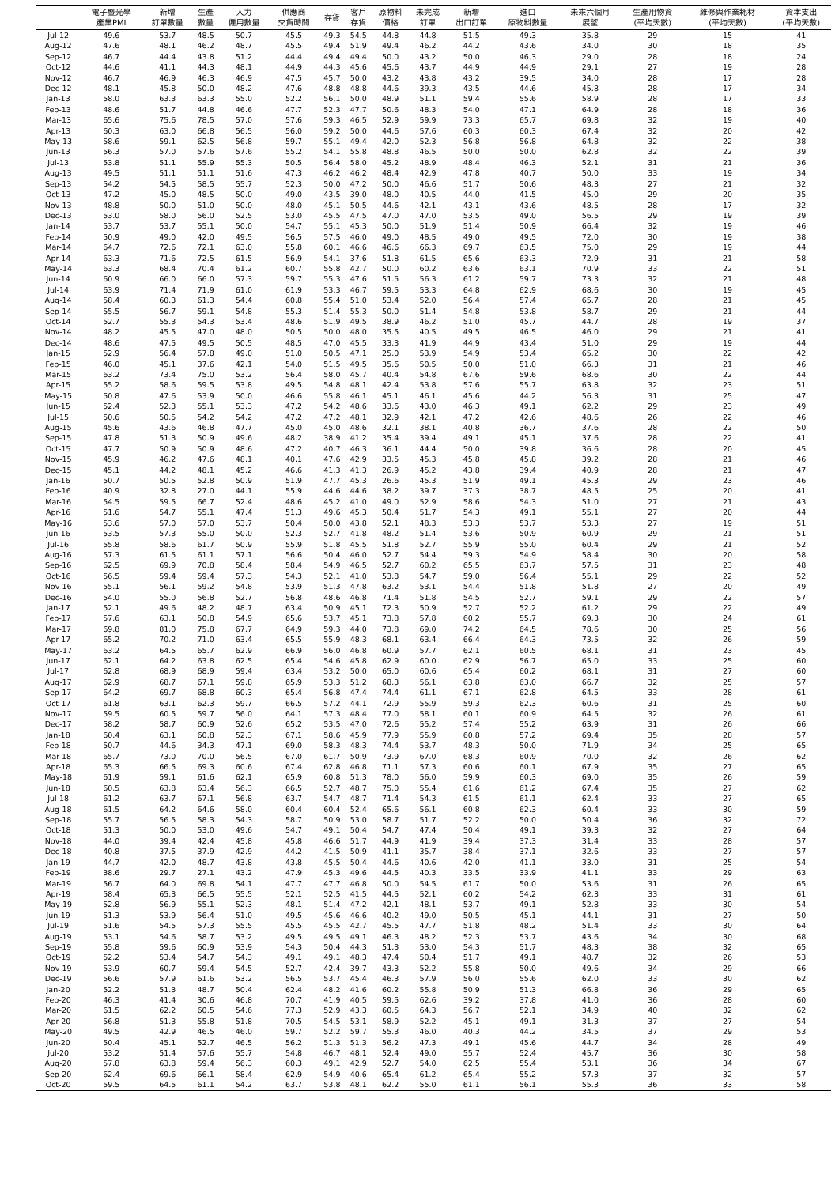| | 電子暨光學 產業PMI | 新增 訂單數量 | 生產 數量 | 人力 僱用數量 | 供應商 交貨時間 | 存貨 | 客戶 存貨 | 原物料 價格 | 未完成 訂單 | 新增 出口訂單 | 進口 原物料數量 | 未來六個月 展望 | 生產用物資 (平均天數) | 維修與作業耗材 (平均天數) | 資本支出 (平均天數) |
| --- | --- | --- | --- | --- | --- | --- | --- | --- | --- | --- | --- | --- | --- | --- | --- |
| Jul-12 | 49.6 | 53.7 | 48.5 | 50.7 | 45.5 | 49.3 | 54.5 | 44.8 | 44.8 | 51.5 | 49.3 | 35.8 | 29 | 15 | 41 |
| Aug-12 | 47.6 | 48.1 | 46.2 | 48.7 | 45.5 | 49.4 | 51.9 | 49.4 | 46.2 | 44.2 | 43.6 | 34.0 | 30 | 18 | 35 |
| Sep-12 | 46.7 | 44.4 | 43.8 | 51.2 | 44.4 | 49.4 | 49.4 | 50.0 | 43.2 | 50.0 | 46.3 | 29.0 | 28 | 18 | 24 |
| Oct-12 | 44.6 | 41.1 | 44.3 | 48.1 | 44.9 | 44.3 | 45.6 | 45.6 | 43.7 | 44.9 | 44.9 | 29.1 | 27 | 19 | 28 |
| Nov-12 | 46.7 | 46.9 | 46.3 | 46.9 | 47.5 | 45.7 | 50.0 | 43.2 | 43.8 | 43.2 | 39.5 | 34.0 | 28 | 17 | 28 |
| Dec-12 | 48.1 | 45.8 | 50.0 | 48.2 | 47.6 | 48.8 | 48.8 | 44.6 | 39.3 | 43.5 | 44.6 | 45.8 | 28 | 17 | 34 |
| Jan-13 | 58.0 | 63.3 | 63.3 | 55.0 | 52.2 | 56.1 | 50.0 | 48.9 | 51.1 | 59.4 | 55.6 | 58.9 | 28 | 17 | 33 |
| Feb-13 | 48.6 | 51.7 | 44.8 | 46.6 | 47.7 | 52.3 | 47.7 | 50.6 | 48.3 | 54.0 | 47.1 | 64.9 | 28 | 18 | 36 |
| Mar-13 | 65.6 | 75.6 | 78.5 | 57.0 | 57.6 | 59.3 | 46.5 | 52.9 | 59.9 | 73.3 | 65.7 | 69.8 | 32 | 19 | 40 |
| Apr-13 | 60.3 | 63.0 | 66.8 | 56.5 | 56.0 | 59.2 | 50.0 | 44.6 | 57.6 | 60.3 | 60.3 | 67.4 | 32 | 20 | 42 |
| May-13 | 58.6 | 59.1 | 62.5 | 56.8 | 59.7 | 55.1 | 49.4 | 42.0 | 52.3 | 56.8 | 56.8 | 64.8 | 32 | 22 | 38 |
| Jun-13 | 56.3 | 57.0 | 57.6 | 57.6 | 55.2 | 54.1 | 55.8 | 48.8 | 46.5 | 50.0 | 50.0 | 62.8 | 32 | 22 | 39 |
| Jul-13 | 53.8 | 51.1 | 55.9 | 55.3 | 50.5 | 56.4 | 58.0 | 45.2 | 48.9 | 48.4 | 46.3 | 52.1 | 31 | 21 | 36 |
| Aug-13 | 49.5 | 51.1 | 51.1 | 51.6 | 47.3 | 46.2 | 46.2 | 48.4 | 42.9 | 47.8 | 40.7 | 50.0 | 33 | 19 | 34 |
| Sep-13 | 54.2 | 54.5 | 58.5 | 55.7 | 52.3 | 50.0 | 47.2 | 50.0 | 46.6 | 51.7 | 50.6 | 48.3 | 27 | 21 | 32 |
| Oct-13 | 47.2 | 45.0 | 48.5 | 50.0 | 49.0 | 43.5 | 39.0 | 48.0 | 40.5 | 44.0 | 41.5 | 45.0 | 29 | 20 | 35 |
| Nov-13 | 48.8 | 50.0 | 51.0 | 50.0 | 48.0 | 45.1 | 50.5 | 44.6 | 42.1 | 43.1 | 43.6 | 48.5 | 28 | 17 | 32 |
| Dec-13 | 53.0 | 58.0 | 56.0 | 52.5 | 53.0 | 45.5 | 47.5 | 47.0 | 47.0 | 53.5 | 49.0 | 56.5 | 29 | 19 | 39 |
| Jan-14 | 53.7 | 53.7 | 55.1 | 50.0 | 54.7 | 55.1 | 45.3 | 50.0 | 51.9 | 51.4 | 50.9 | 66.4 | 32 | 19 | 46 |
| Feb-14 | 50.9 | 49.0 | 42.0 | 49.5 | 56.5 | 57.5 | 46.0 | 49.0 | 48.5 | 49.0 | 49.5 | 72.0 | 30 | 19 | 38 |
| Mar-14 | 64.7 | 72.6 | 72.1 | 63.0 | 55.8 | 60.1 | 46.6 | 46.6 | 66.3 | 69.7 | 63.5 | 75.0 | 29 | 19 | 44 |
| Apr-14 | 63.3 | 71.6 | 72.5 | 61.5 | 56.9 | 54.1 | 37.6 | 51.8 | 61.5 | 65.6 | 63.3 | 72.9 | 31 | 21 | 58 |
| May-14 | 63.3 | 68.4 | 70.4 | 61.2 | 60.7 | 55.8 | 42.7 | 50.0 | 60.2 | 63.6 | 63.1 | 70.9 | 33 | 22 | 51 |
| Jun-14 | 60.9 | 66.0 | 66.0 | 57.3 | 59.7 | 55.3 | 47.6 | 51.5 | 56.3 | 61.2 | 59.7 | 73.3 | 32 | 21 | 48 |
| Jul-14 | 63.9 | 71.4 | 71.9 | 61.0 | 61.9 | 53.3 | 46.7 | 59.5 | 53.3 | 64.8 | 62.9 | 68.6 | 30 | 19 | 45 |
| Aug-14 | 58.4 | 60.3 | 61.3 | 54.4 | 60.8 | 55.4 | 51.0 | 53.4 | 52.0 | 56.4 | 57.4 | 65.7 | 28 | 21 | 45 |
| Sep-14 | 55.5 | 56.7 | 59.1 | 54.8 | 55.3 | 51.4 | 55.3 | 50.0 | 51.4 | 54.8 | 53.8 | 58.7 | 29 | 21 | 44 |
| Oct-14 | 52.7 | 55.3 | 54.3 | 53.4 | 48.6 | 51.9 | 49.5 | 38.9 | 46.2 | 51.0 | 45.7 | 44.7 | 28 | 19 | 37 |
| Nov-14 | 48.2 | 45.5 | 47.0 | 48.0 | 50.5 | 50.0 | 48.0 | 35.5 | 40.5 | 49.5 | 46.5 | 46.0 | 29 | 21 | 41 |
| Dec-14 | 48.6 | 47.5 | 49.5 | 50.5 | 48.5 | 47.0 | 45.5 | 33.3 | 41.9 | 44.9 | 43.4 | 51.0 | 29 | 19 | 44 |
| Jan-15 | 52.9 | 56.4 | 57.8 | 49.0 | 51.0 | 50.5 | 47.1 | 25.0 | 53.9 | 54.9 | 53.4 | 65.2 | 30 | 22 | 42 |
| Feb-15 | 46.0 | 45.1 | 37.6 | 42.1 | 54.0 | 51.5 | 49.5 | 35.6 | 50.5 | 50.0 | 51.0 | 66.3 | 31 | 21 | 46 |
| Mar-15 | 63.2 | 73.4 | 75.0 | 53.2 | 56.4 | 58.0 | 45.7 | 40.4 | 54.8 | 67.6 | 59.6 | 68.6 | 30 | 22 | 44 |
| Apr-15 | 55.2 | 58.6 | 59.5 | 53.8 | 49.5 | 54.8 | 48.1 | 42.4 | 53.8 | 57.6 | 55.7 | 63.8 | 32 | 23 | 51 |
| May-15 | 50.8 | 47.6 | 53.9 | 50.0 | 46.6 | 55.8 | 46.1 | 45.1 | 46.1 | 45.6 | 44.2 | 56.3 | 31 | 25 | 47 |
| Jun-15 | 52.4 | 52.3 | 55.1 | 53.3 | 47.2 | 54.2 | 48.6 | 33.6 | 43.0 | 46.3 | 49.1 | 62.2 | 29 | 23 | 49 |
| Jul-15 | 50.6 | 50.5 | 54.2 | 54.2 | 47.2 | 47.2 | 48.1 | 32.9 | 42.1 | 47.2 | 42.6 | 48.6 | 26 | 22 | 46 |
| Aug-15 | 45.6 | 43.6 | 46.8 | 47.7 | 45.0 | 45.0 | 48.6 | 32.1 | 38.1 | 40.8 | 36.7 | 37.6 | 28 | 22 | 50 |
| Sep-15 | 47.8 | 51.3 | 50.9 | 49.6 | 48.2 | 38.9 | 41.2 | 35.4 | 39.4 | 49.1 | 45.1 | 37.6 | 28 | 22 | 41 |
| Oct-15 | 47.7 | 50.9 | 50.9 | 48.6 | 47.2 | 40.7 | 46.3 | 36.1 | 44.4 | 50.0 | 39.8 | 36.6 | 28 | 20 | 45 |
| Nov-15 | 45.9 | 46.2 | 47.6 | 48.1 | 40.1 | 47.6 | 42.9 | 33.5 | 45.3 | 45.8 | 45.8 | 39.2 | 28 | 21 | 46 |
| Dec-15 | 45.1 | 44.2 | 48.1 | 45.2 | 46.6 | 41.3 | 41.3 | 26.9 | 45.2 | 43.8 | 39.4 | 40.9 | 28 | 21 | 47 |
| Jan-16 | 50.7 | 50.5 | 52.8 | 50.9 | 51.9 | 47.7 | 45.3 | 26.6 | 45.3 | 51.9 | 49.1 | 45.3 | 29 | 23 | 46 |
| Feb-16 | 40.9 | 32.8 | 27.0 | 44.1 | 55.9 | 44.6 | 44.6 | 38.2 | 39.7 | 37.3 | 38.7 | 48.5 | 25 | 20 | 41 |
| Mar-16 | 54.5 | 59.5 | 66.7 | 52.4 | 48.6 | 45.2 | 41.0 | 49.0 | 52.9 | 58.6 | 54.3 | 51.0 | 27 | 21 | 43 |
| Apr-16 | 51.6 | 54.7 | 55.1 | 47.4 | 51.3 | 49.6 | 45.3 | 50.4 | 51.7 | 54.3 | 49.1 | 55.1 | 27 | 20 | 44 |
| May-16 | 53.6 | 57.0 | 57.0 | 53.7 | 50.4 | 50.0 | 43.8 | 52.1 | 48.3 | 53.3 | 53.7 | 53.3 | 27 | 19 | 51 |
| Jun-16 | 53.5 | 57.3 | 55.0 | 50.0 | 52.3 | 52.7 | 41.8 | 48.2 | 51.4 | 53.6 | 50.9 | 60.9 | 29 | 21 | 51 |
| Jul-16 | 55.8 | 58.6 | 61.7 | 50.9 | 55.9 | 51.8 | 45.5 | 51.8 | 52.7 | 55.9 | 55.0 | 60.4 | 29 | 21 | 52 |
| Aug-16 | 57.3 | 61.5 | 61.1 | 57.1 | 56.6 | 50.4 | 46.0 | 52.7 | 54.4 | 59.3 | 54.9 | 58.4 | 30 | 20 | 58 |
| Sep-16 | 62.5 | 69.9 | 70.8 | 58.4 | 58.4 | 54.9 | 46.5 | 52.7 | 60.2 | 65.5 | 63.7 | 57.5 | 31 | 23 | 48 |
| Oct-16 | 56.5 | 59.4 | 59.4 | 57.3 | 54.3 | 52.1 | 41.0 | 53.8 | 54.7 | 59.0 | 56.4 | 55.1 | 29 | 22 | 52 |
| Nov-16 | 55.1 | 56.1 | 59.2 | 54.8 | 53.9 | 51.3 | 47.8 | 63.2 | 53.1 | 54.4 | 51.8 | 51.8 | 27 | 20 | 49 |
| Dec-16 | 54.0 | 55.0 | 56.8 | 52.7 | 56.8 | 48.6 | 46.8 | 71.4 | 51.8 | 54.5 | 52.7 | 59.1 | 29 | 22 | 57 |
| Jan-17 | 52.1 | 49.6 | 48.2 | 48.7 | 63.4 | 50.9 | 45.1 | 72.3 | 50.9 | 52.7 | 52.2 | 61.2 | 29 | 22 | 49 |
| Feb-17 | 57.6 | 63.1 | 50.8 | 54.9 | 65.6 | 53.7 | 45.1 | 73.8 | 57.8 | 60.2 | 55.7 | 69.3 | 30 | 24 | 61 |
| Mar-17 | 69.8 | 81.0 | 75.8 | 67.7 | 64.9 | 59.3 | 44.0 | 73.8 | 69.0 | 74.2 | 64.5 | 78.6 | 30 | 25 | 56 |
| Apr-17 | 65.2 | 70.2 | 71.0 | 63.4 | 65.5 | 55.9 | 48.3 | 68.1 | 63.4 | 66.4 | 64.3 | 73.5 | 32 | 26 | 59 |
| May-17 | 63.2 | 64.5 | 65.7 | 62.9 | 66.9 | 56.0 | 46.8 | 60.9 | 57.7 | 62.1 | 60.5 | 68.1 | 31 | 23 | 45 |
| Jun-17 | 62.1 | 64.2 | 63.8 | 62.5 | 65.4 | 54.6 | 45.8 | 62.9 | 60.0 | 62.9 | 56.7 | 65.0 | 33 | 25 | 60 |
| Jul-17 | 62.8 | 68.9 | 68.9 | 59.4 | 63.4 | 53.2 | 50.0 | 65.0 | 60.6 | 65.4 | 60.2 | 68.1 | 31 | 27 | 60 |
| Aug-17 | 62.9 | 68.7 | 67.1 | 59.8 | 65.9 | 53.3 | 51.2 | 68.3 | 56.1 | 63.8 | 63.0 | 66.7 | 32 | 25 | 57 |
| Sep-17 | 64.2 | 69.7 | 68.8 | 60.3 | 65.4 | 56.8 | 47.4 | 74.4 | 61.1 | 67.1 | 62.8 | 64.5 | 33 | 28 | 61 |
| Oct-17 | 61.8 | 63.1 | 62.3 | 59.7 | 66.5 | 57.2 | 44.1 | 72.9 | 55.9 | 59.3 | 62.3 | 60.6 | 31 | 25 | 60 |
| Nov-17 | 59.5 | 60.5 | 59.7 | 56.0 | 64.1 | 57.3 | 48.4 | 77.0 | 58.1 | 60.1 | 60.9 | 64.5 | 32 | 26 | 61 |
| Dec-17 | 58.2 | 58.7 | 60.9 | 52.6 | 65.2 | 53.5 | 47.0 | 72.6 | 55.2 | 57.4 | 55.2 | 63.9 | 31 | 26 | 66 |
| Jan-18 | 60.4 | 63.1 | 60.8 | 52.3 | 67.1 | 58.6 | 45.9 | 77.9 | 55.9 | 60.8 | 57.2 | 69.4 | 35 | 28 | 57 |
| Feb-18 | 50.7 | 44.6 | 34.3 | 47.1 | 69.0 | 58.3 | 48.3 | 74.4 | 53.7 | 48.3 | 50.0 | 71.9 | 34 | 25 | 65 |
| Mar-18 | 65.7 | 73.0 | 70.0 | 56.5 | 67.0 | 61.7 | 50.9 | 73.9 | 67.0 | 68.3 | 60.9 | 70.0 | 32 | 26 | 62 |
| Apr-18 | 65.3 | 66.5 | 69.3 | 60.6 | 67.4 | 62.8 | 46.8 | 71.1 | 57.3 | 60.6 | 60.1 | 67.9 | 35 | 27 | 65 |
| May-18 | 61.9 | 59.1 | 61.6 | 62.1 | 65.9 | 60.8 | 51.3 | 78.0 | 56.0 | 59.9 | 60.3 | 69.0 | 35 | 26 | 59 |
| Jun-18 | 60.5 | 63.8 | 63.4 | 56.3 | 66.5 | 52.7 | 48.7 | 75.0 | 55.4 | 61.6 | 61.2 | 67.4 | 35 | 27 | 62 |
| Jul-18 | 61.2 | 63.7 | 67.1 | 56.8 | 63.7 | 54.7 | 48.7 | 71.4 | 54.3 | 61.5 | 61.1 | 62.4 | 33 | 27 | 65 |
| Aug-18 | 61.5 | 64.2 | 64.6 | 58.0 | 60.4 | 60.4 | 52.4 | 65.6 | 56.1 | 60.8 | 62.3 | 60.4 | 33 | 30 | 59 |
| Sep-18 | 55.7 | 56.5 | 58.3 | 54.3 | 58.7 | 50.9 | 53.0 | 58.7 | 51.7 | 52.2 | 50.0 | 50.4 | 36 | 32 | 72 |
| Oct-18 | 51.3 | 50.0 | 53.0 | 49.6 | 54.7 | 49.1 | 50.4 | 54.7 | 47.4 | 50.4 | 49.1 | 39.3 | 32 | 27 | 64 |
| Nov-18 | 44.0 | 39.4 | 42.4 | 45.8 | 45.8 | 46.6 | 51.7 | 44.9 | 41.9 | 39.4 | 37.3 | 31.4 | 33 | 28 | 57 |
| Dec-18 | 40.8 | 37.5 | 37.9 | 42.9 | 44.2 | 41.5 | 50.9 | 41.1 | 35.7 | 38.4 | 37.1 | 32.6 | 33 | 27 | 57 |
| Jan-19 | 44.7 | 42.0 | 48.7 | 43.8 | 43.8 | 45.5 | 50.4 | 44.6 | 40.6 | 42.0 | 41.1 | 33.0 | 31 | 25 | 54 |
| Feb-19 | 38.6 | 29.7 | 27.1 | 43.2 | 47.9 | 45.3 | 49.6 | 44.5 | 40.3 | 33.5 | 33.9 | 41.1 | 33 | 29 | 63 |
| Mar-19 | 56.7 | 64.0 | 69.8 | 54.1 | 47.7 | 47.7 | 46.8 | 50.0 | 54.5 | 61.7 | 50.0 | 53.6 | 31 | 26 | 65 |
| Apr-19 | 58.4 | 65.3 | 66.5 | 55.5 | 52.1 | 52.5 | 41.5 | 44.5 | 52.1 | 60.2 | 54.2 | 62.3 | 33 | 31 | 61 |
| May-19 | 52.8 | 56.9 | 55.1 | 52.3 | 48.1 | 51.4 | 47.2 | 42.1 | 48.1 | 53.7 | 49.1 | 52.8 | 33 | 30 | 54 |
| Jun-19 | 51.3 | 53.9 | 56.4 | 51.0 | 49.5 | 45.6 | 46.6 | 40.2 | 49.0 | 50.5 | 45.1 | 44.1 | 31 | 27 | 50 |
| Jul-19 | 51.6 | 54.5 | 57.3 | 55.5 | 45.5 | 45.5 | 42.7 | 45.5 | 47.7 | 51.8 | 48.2 | 51.4 | 33 | 30 | 64 |
| Aug-19 | 53.1 | 54.6 | 58.7 | 53.2 | 49.5 | 49.5 | 49.1 | 46.3 | 48.2 | 52.3 | 53.7 | 43.6 | 34 | 30 | 68 |
| Sep-19 | 55.8 | 59.6 | 60.9 | 53.9 | 54.3 | 50.4 | 44.3 | 51.3 | 53.0 | 54.3 | 51.7 | 48.3 | 38 | 32 | 65 |
| Oct-19 | 52.2 | 53.4 | 54.7 | 54.3 | 49.1 | 49.1 | 48.3 | 47.4 | 50.4 | 51.7 | 49.1 | 48.7 | 32 | 26 | 53 |
| Nov-19 | 53.9 | 60.7 | 59.4 | 54.5 | 52.7 | 42.4 | 39.7 | 43.3 | 52.2 | 55.8 | 50.0 | 49.6 | 34 | 29 | 66 |
| Dec-19 | 56.6 | 57.9 | 61.6 | 53.2 | 56.5 | 53.7 | 45.4 | 46.3 | 57.9 | 56.0 | 55.6 | 62.0 | 33 | 30 | 62 |
| Jan-20 | 52.2 | 51.3 | 48.7 | 50.4 | 62.4 | 48.2 | 41.6 | 60.2 | 55.8 | 50.9 | 51.3 | 66.8 | 36 | 29 | 65 |
| Feb-20 | 46.3 | 41.4 | 30.6 | 46.8 | 70.7 | 41.9 | 40.5 | 59.5 | 62.6 | 39.2 | 37.8 | 41.0 | 36 | 28 | 60 |
| Mar-20 | 61.5 | 62.2 | 60.5 | 54.6 | 77.3 | 52.9 | 43.3 | 60.5 | 64.3 | 56.7 | 52.1 | 34.9 | 40 | 32 | 62 |
| Apr-20 | 56.8 | 51.3 | 55.8 | 51.8 | 70.5 | 54.5 | 53.1 | 58.9 | 52.2 | 45.1 | 49.1 | 31.3 | 37 | 27 | 54 |
| May-20 | 49.5 | 42.9 | 46.5 | 46.0 | 59.7 | 52.2 | 59.7 | 55.3 | 46.0 | 40.3 | 44.2 | 34.5 | 37 | 29 | 53 |
| Jun-20 | 50.4 | 45.1 | 52.7 | 46.5 | 56.2 | 51.3 | 51.3 | 56.2 | 47.3 | 49.1 | 45.6 | 44.7 | 34 | 28 | 49 |
| Jul-20 | 53.2 | 51.4 | 57.6 | 55.7 | 54.8 | 46.7 | 48.1 | 52.4 | 49.0 | 55.7 | 52.4 | 45.7 | 36 | 30 | 58 |
| Aug-20 | 57.8 | 63.8 | 59.4 | 56.3 | 60.3 | 49.1 | 42.9 | 52.7 | 54.0 | 62.5 | 55.4 | 53.1 | 36 | 34 | 67 |
| Sep-20 | 62.4 | 69.6 | 66.1 | 58.4 | 62.9 | 54.9 | 40.6 | 65.4 | 61.2 | 65.4 | 55.2 | 57.3 | 37 | 32 | 57 |
| Oct-20 | 59.5 | 64.5 | 61.1 | 54.2 | 63.7 | 53.8 | 48.1 | 62.2 | 55.0 | 61.1 | 56.1 | 55.3 | 36 | 33 | 58 |